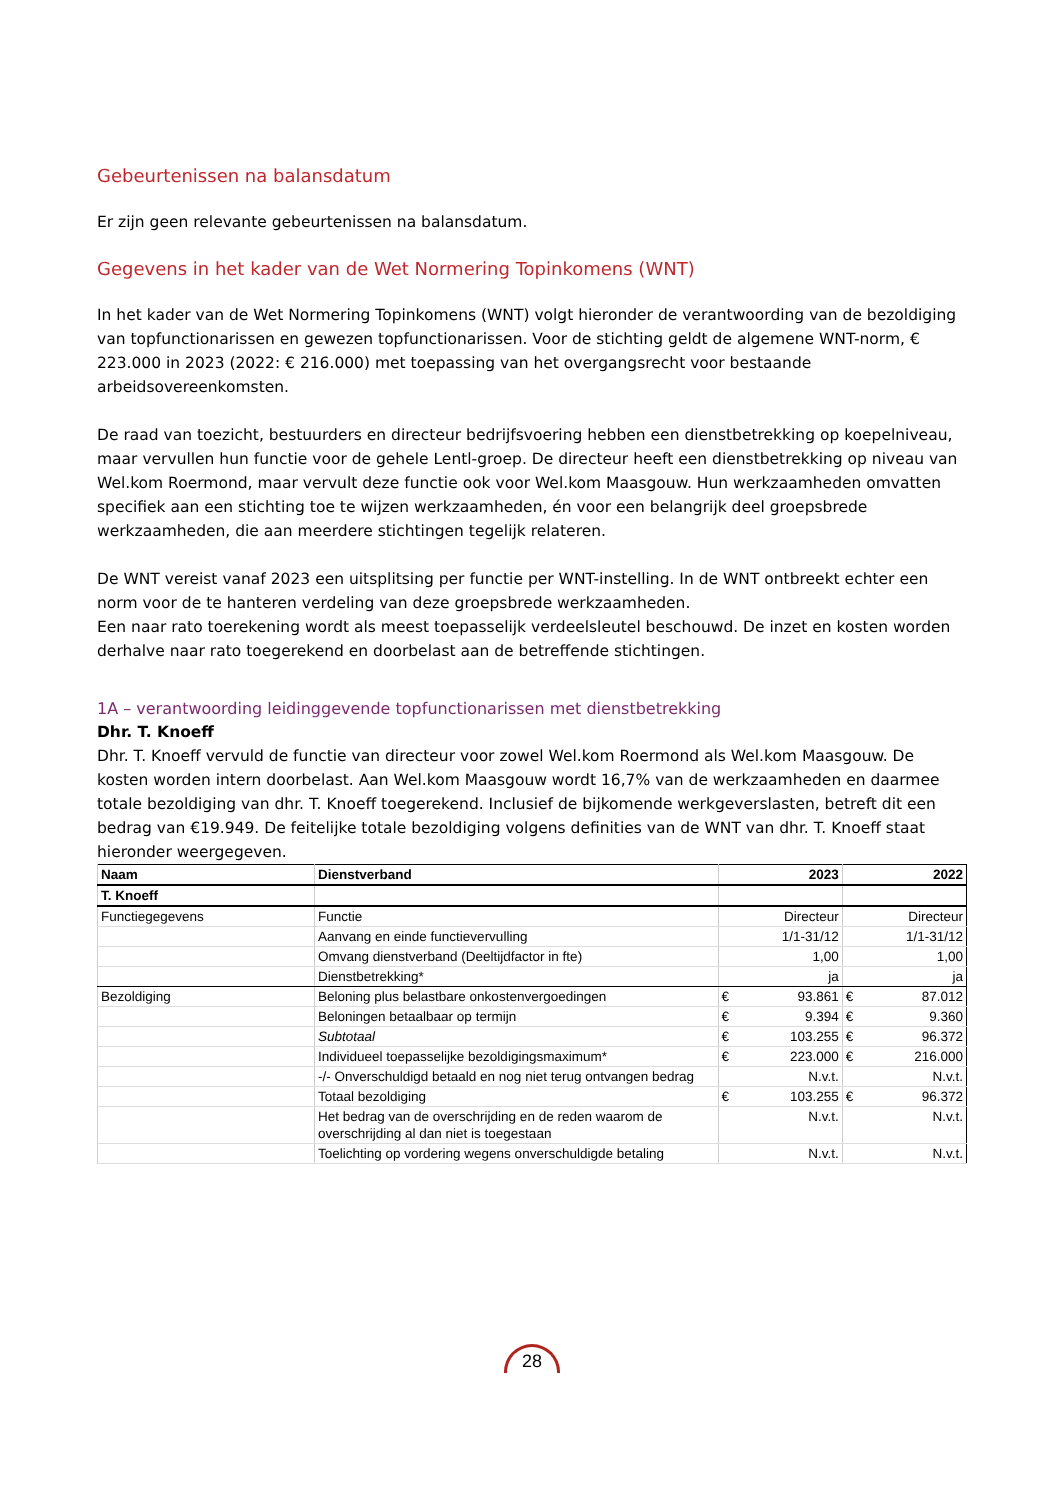Gebeurtenissen na balansdatum
Er zijn geen relevante gebeurtenissen na balansdatum.
Gegevens in het kader van de Wet Normering Topinkomens (WNT)
In het kader van de Wet Normering Topinkomens (WNT) volgt hieronder de verantwoording van de bezoldiging van topfunctionarissen en gewezen topfunctionarissen. Voor de stichting geldt de algemene WNT-norm, € 223.000 in 2023 (2022: € 216.000) met toepassing van het overgangsrecht voor bestaande arbeidsovereenkomsten.
De raad van toezicht, bestuurders en directeur bedrijfsvoering hebben een dienstbetrekking op koepelniveau, maar vervullen hun functie voor de gehele Lentl-groep. De directeur heeft een dienstbetrekking op niveau van Wel.kom Roermond, maar vervult deze functie ook voor Wel.kom Maasgouw. Hun werkzaamheden omvatten specifiek aan een stichting toe te wijzen werkzaamheden, én voor een belangrijk deel groepsbrede werkzaamheden, die aan meerdere stichtingen tegelijk relateren.
De WNT vereist vanaf 2023 een uitsplitsing per functie per WNT-instelling. In de WNT ontbreekt echter een norm voor de te hanteren verdeling van deze groepsbrede werkzaamheden.
Een naar rato toerekening wordt als meest toepasselijk verdeelsleutel beschouwd. De inzet en kosten worden derhalve naar rato toegerekend en doorbelast aan de betreffende stichtingen.
1A – verantwoording leidinggevende topfunctionarissen met dienstbetrekking
Dhr. T. Knoeff
Dhr. T. Knoeff vervuld de functie van directeur voor zowel Wel.kom Roermond als Wel.kom Maasgouw. De kosten worden intern doorbelast. Aan Wel.kom Maasgouw wordt 16,7% van de werkzaamheden en daarmee totale bezoldiging van dhr. T. Knoeff toegerekend. Inclusief de bijkomende werkgeverslasten, betreft dit een bedrag van €19.949. De feitelijke totale bezoldiging volgens definities van de WNT van dhr. T. Knoeff staat hieronder weergegeven.
| Naam | Dienstverband | 2023 | | 2022 | |
| --- | --- | --- | --- | --- | --- |
| T. Knoeff | | | | | |
| Functiegegevens | Functie | Directeur | | Directeur | |
| | Aanvang en einde functievervulling | 1/1-31/12 | | 1/1-31/12 | |
| | Omvang dienstverband (Deeltijdfactor in fte) | 1,00 | | 1,00 | |
| | Dienstbetrekking* | ja | | ja | |
| Bezoldiging | Beloning plus belastbare onkostenvergoedingen | € | 93.861 | € | 87.012 |
| | Beloningen betaalbaar op termijn | € | 9.394 | € | 9.360 |
| | Subtotaal | € | 103.255 | € | 96.372 |
| | Individueel toepasselijke bezoldigingsmaximum* | € | 223.000 | € | 216.000 |
| | -/- Onverschuldigd betaald en nog niet terug ontvangen bedrag | N.v.t. | | N.v.t. | |
| | Totaal bezoldiging | € | 103.255 | € | 96.372 |
| | Het bedrag van de overschrijding en de reden waarom de overschrijding al dan niet is toegestaan | N.v.t. | | N.v.t. | |
| | Toelichting op vordering wegens onverschuldigde betaling | N.v.t. | | N.v.t. | |
28